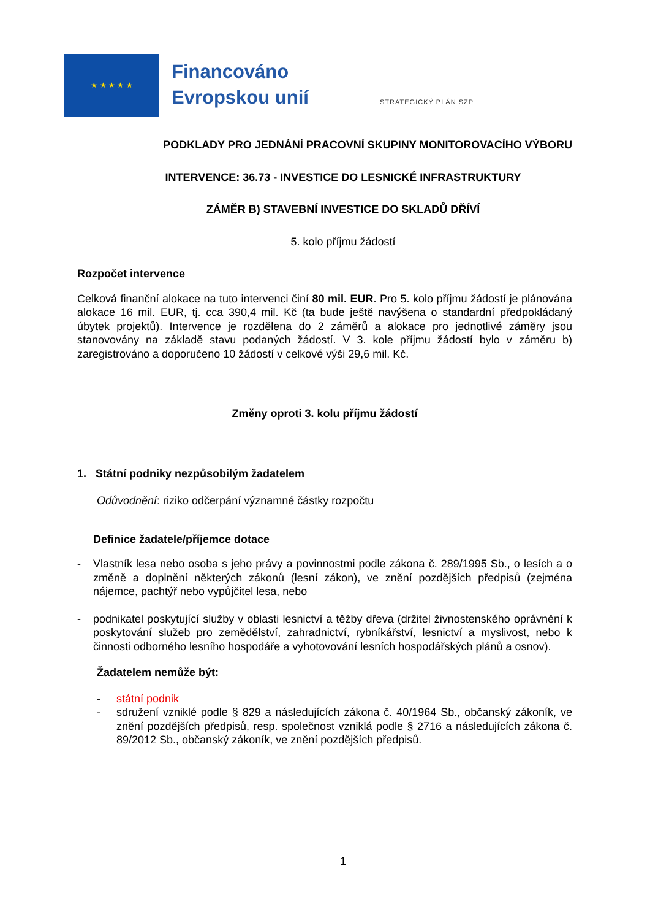★ ★ ★ ★ ★
Financováno
Evropskou unií
STRATEGICKÝ PLÁN SZP
PODKLADY PRO JEDNÁNÍ PRACOVNÍ SKUPINY MONITOROVACÍHO VÝBORU
INTERVENCE: 36.73 - INVESTICE DO LESNICKÉ INFRASTRUKTURY
ZÁMĚR B) STAVEBNÍ INVESTICE DO SKLADŮ DŘÍVÍ
5. kolo příjmu žádostí
Rozpočet intervence
Celková finanční alokace na tuto intervenci činí 80 mil. EUR. Pro 5. kolo příjmu žádostí je plánována alokace 16 mil. EUR, tj. cca 390,4 mil. Kč (ta bude ještě navýšena o standardní předpokládaný úbytek projektů). Intervence je rozdělena do 2 záměrů a alokace pro jednotlivé záměry jsou stanovovány na základě stavu podaných žádostí. V 3. kole příjmu žádostí bylo v záměru b) zaregistrováno a doporučeno 10 žádostí v celkové výši 29,6 mil. Kč.
Změny oproti 3. kolu příjmu žádostí
1. Státní podniky nezpůsobilým žadatelem
Odůvodnění: riziko odčerpání významné částky rozpočtu
Definice žadatele/příjemce dotace
- Vlastník lesa nebo osoba s jeho právy a povinnostmi podle zákona č. 289/1995 Sb., o lesích a o změně a doplnění některých zákonů (lesní zákon), ve znění pozdějších předpisů (zejména nájemce, pachtýř nebo vypůjčitel lesa, nebo
- podnikatel poskytující služby v oblasti lesnictví a těžby dřeva (držitel živnostenského oprávnění k poskytování služeb pro zemědělství, zahradnictví, rybníkářství, lesnictví a myslivost, nebo k činnosti odborného lesního hospodáře a vyhotovování lesních hospodářských plánů a osnov).
Žadatelem nemůže být:
- státní podnik
- sdružení vzniklé podle § 829 a následujících zákona č. 40/1964 Sb., občanský zákoník, ve znění pozdějších předpisů, resp. společnost vzniklá podle § 2716 a následujících zákona č. 89/2012 Sb., občanský zákoník, ve znění pozdějších předpisů.
1